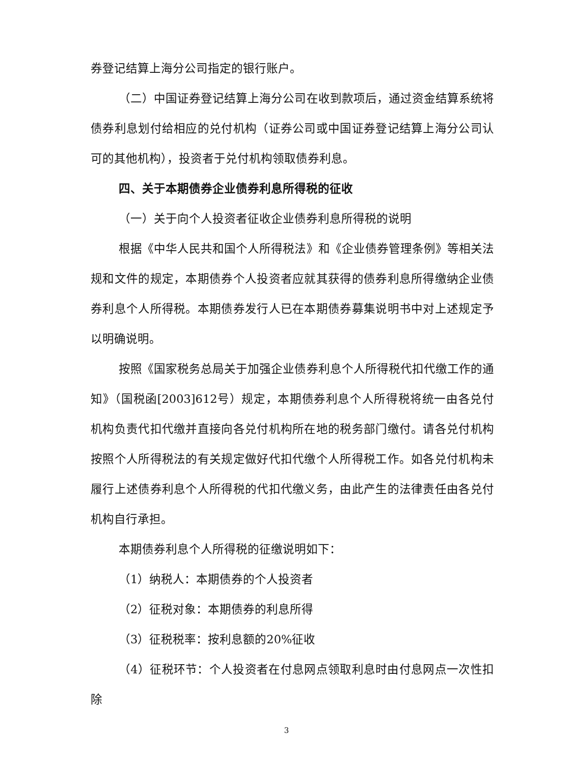券登记结算上海分公司指定的银行账户。
（二）中国证券登记结算上海分公司在收到款项后，通过资金结算系统将债券利息划付给相应的兑付机构（证券公司或中国证券登记结算上海分公司认可的其他机构），投资者于兑付机构领取债券利息。
四、关于本期债券企业债券利息所得税的征收
（一）关于向个人投资者征收企业债券利息所得税的说明
根据《中华人民共和国个人所得税法》和《企业债券管理条例》等相关法规和文件的规定，本期债券个人投资者应就其获得的债券利息所得缴纳企业债券利息个人所得税。本期债券发行人已在本期债券募集说明书中对上述规定予以明确说明。
按照《国家税务总局关于加强企业债券利息个人所得税代扣代缴工作的通知》（国税函[2003]612号）规定，本期债券利息个人所得税将统一由各兑付机构负责代扣代缴并直接向各兑付机构所在地的税务部门缴付。请各兑付机构按照个人所得税法的有关规定做好代扣代缴个人所得税工作。如各兑付机构未履行上述债券利息个人所得税的代扣代缴义务，由此产生的法律责任由各兑付机构自行承担。
本期债券利息个人所得税的征缴说明如下：
（1）纳税人：本期债券的个人投资者
（2）征税对象：本期债券的利息所得
（3）征税税率：按利息额的20%征收
（4）征税环节：个人投资者在付息网点领取利息时由付息网点一次性扣除
3